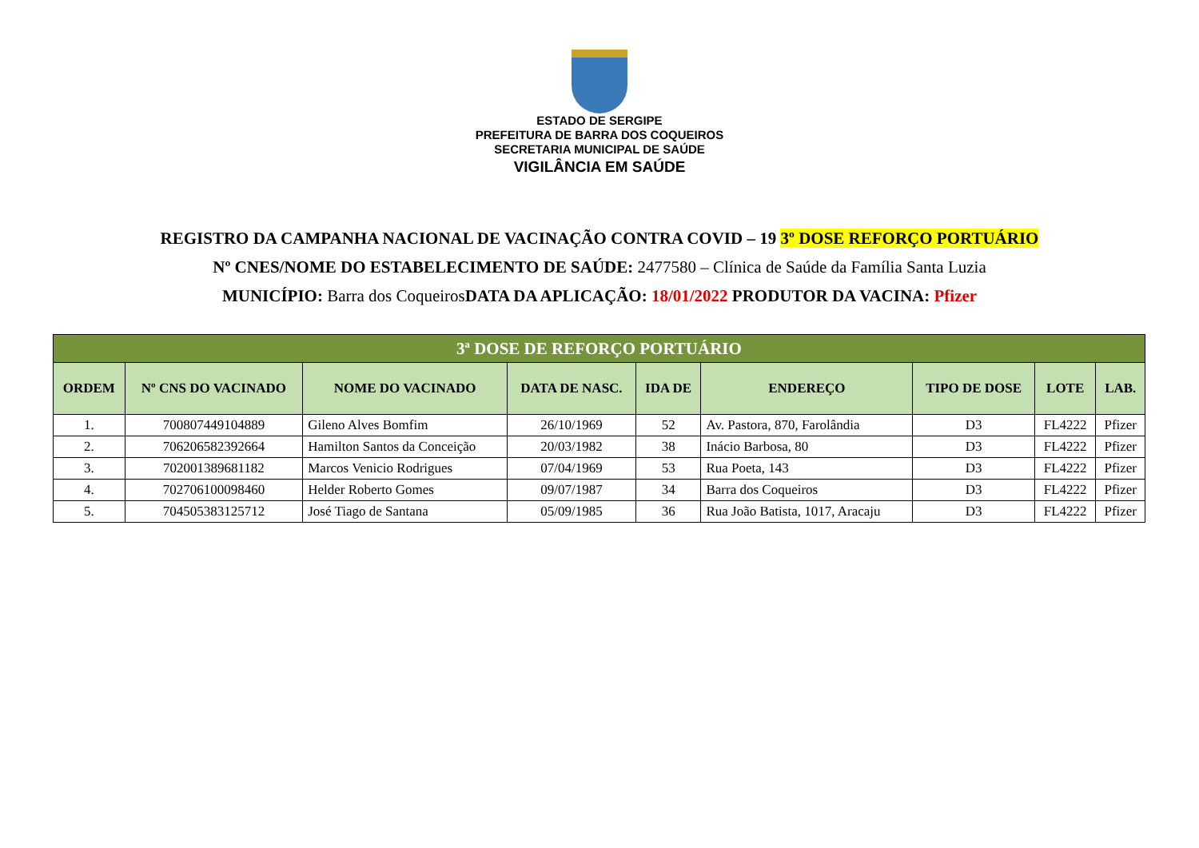ESTADO DE SERGIPE
PREFEITURA DE BARRA DOS COQUEIROS
SECRETARIA MUNICIPAL DE SAÚDE
VIGILÂNCIA EM SAÚDE
REGISTRO DA CAMPANHA NACIONAL DE VACINAÇÃO CONTRA COVID – 19 3º DOSE REFORÇO PORTUÁRIO
Nº CNES/NOME DO ESTABELECIMENTO DE SAÚDE: 2477580 – Clínica de Saúde da Família Santa Luzia
MUNICÍPIO: Barra dos CoqueirosDATA DA APLICAÇÃO: 18/01/2022 PRODUTOR DA VACINA: Pfizer
| 3ª DOSE DE REFORÇO PORTUÁRIO | | | | | | | | |
| --- | --- | --- | --- | --- | --- | --- | --- | --- |
| ORDEM | Nº CNS DO VACINADO | NOME DO VACINADO | DATA DE NASC. | IDA DE | ENDEREÇO | TIPO DE DOSE | LOTE | LAB. |
| 1. | 700807449104889 | Gileno Alves Bomfim | 26/10/1969 | 52 | Av. Pastora, 870, Farolândia | D3 | FL4222 | Pfizer |
| 2. | 706206582392664 | Hamilton Santos da Conceição | 20/03/1982 | 38 | Inácio Barbosa, 80 | D3 | FL4222 | Pfizer |
| 3. | 702001389681182 | Marcos Venicio Rodrigues | 07/04/1969 | 53 | Rua Poeta, 143 | D3 | FL4222 | Pfizer |
| 4. | 702706100098460 | Helder Roberto Gomes | 09/07/1987 | 34 | Barra dos Coqueiros | D3 | FL4222 | Pfizer |
| 5. | 704505383125712 | José Tiago de Santana | 05/09/1985 | 36 | Rua João Batista, 1017, Aracaju | D3 | FL4222 | Pfizer |